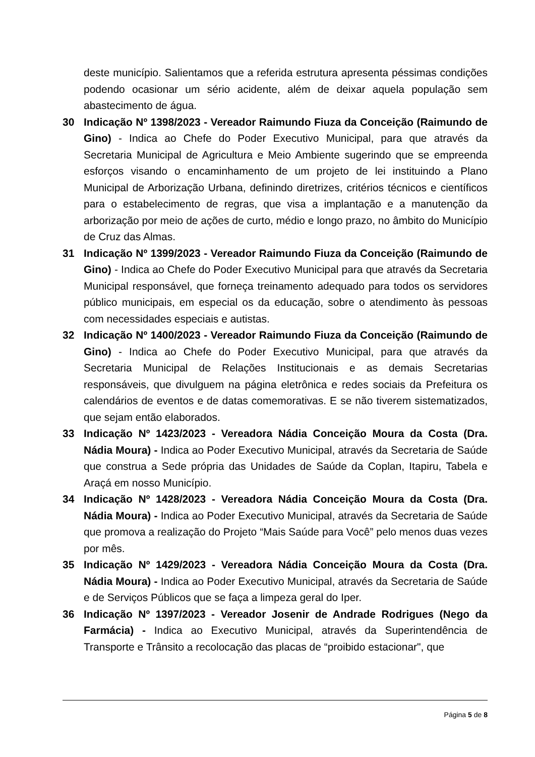deste município. Salientamos que a referida estrutura apresenta péssimas condições podendo ocasionar um sério acidente, além de deixar aquela população sem abastecimento de água.
30 Indicação Nº 1398/2023 - Vereador Raimundo Fiuza da Conceição (Raimundo de Gino) - Indica ao Chefe do Poder Executivo Municipal, para que através da Secretaria Municipal de Agricultura e Meio Ambiente sugerindo que se empreenda esforços visando o encaminhamento de um projeto de lei instituindo a Plano Municipal de Arborização Urbana, definindo diretrizes, critérios técnicos e científicos para o estabelecimento de regras, que visa a implantação e a manutenção da arborização por meio de ações de curto, médio e longo prazo, no âmbito do Município de Cruz das Almas.
31 Indicação Nº 1399/2023 - Vereador Raimundo Fiuza da Conceição (Raimundo de Gino) - Indica ao Chefe do Poder Executivo Municipal para que através da Secretaria Municipal responsável, que forneça treinamento adequado para todos os servidores público municipais, em especial os da educação, sobre o atendimento às pessoas com necessidades especiais e autistas.
32 Indicação Nº 1400/2023 - Vereador Raimundo Fiuza da Conceição (Raimundo de Gino) - Indica ao Chefe do Poder Executivo Municipal, para que através da Secretaria Municipal de Relações Institucionais e as demais Secretarias responsáveis, que divulguem na página eletrônica e redes sociais da Prefeitura os calendários de eventos e de datas comemorativas. E se não tiverem sistematizados, que sejam então elaborados.
33 Indicação Nº 1423/2023 - Vereadora Nádia Conceição Moura da Costa (Dra. Nádia Moura) - Indica ao Poder Executivo Municipal, através da Secretaria de Saúde que construa a Sede própria das Unidades de Saúde da Coplan, Itapiru, Tabela e Araçá em nosso Município.
34 Indicação Nº 1428/2023 - Vereadora Nádia Conceição Moura da Costa (Dra. Nádia Moura) - Indica ao Poder Executivo Municipal, através da Secretaria de Saúde que promova a realização do Projeto “Mais Saúde para Você” pelo menos duas vezes por mês.
35 Indicação Nº 1429/2023 - Vereadora Nádia Conceição Moura da Costa (Dra. Nádia Moura) - Indica ao Poder Executivo Municipal, através da Secretaria de Saúde e de Serviços Públicos que se faça a limpeza geral do Iper.
36 Indicação Nº 1397/2023 - Vereador Josenir de Andrade Rodrigues (Nego da Farmácia) - Indica ao Executivo Municipal, através da Superintendência de Transporte e Trânsito a recolocação das placas de “proibido estacionar", que
Página 5 de 8